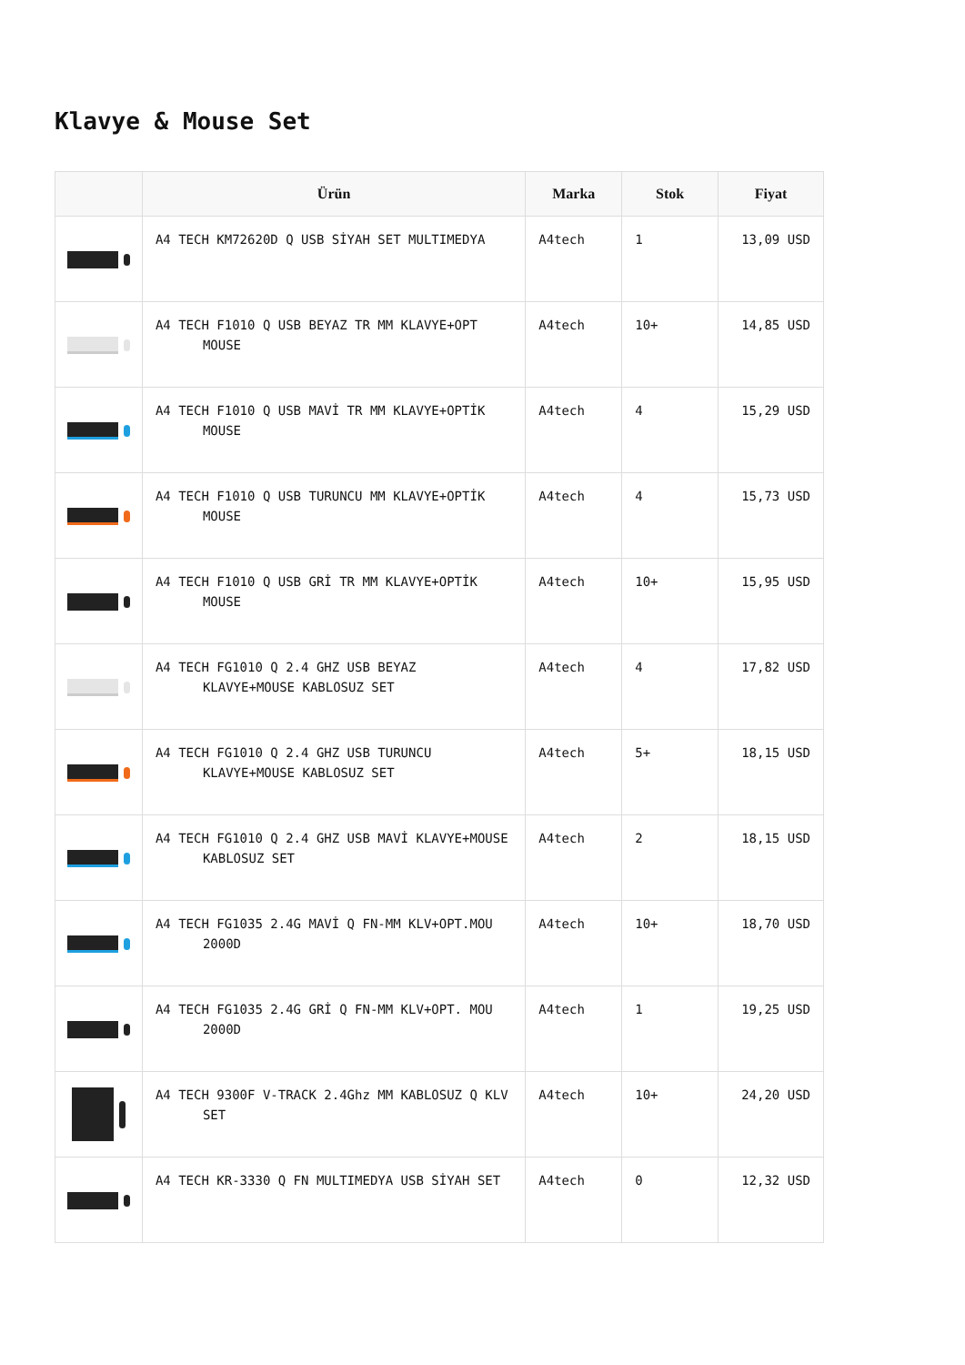Klavye & Mouse Set
| | Ürün | Marka | Stok | Fiyat |
| --- | --- | --- | --- | --- |
| | A4 TECH KM72620D Q USB SİYAH SET MULTIMEDYA | A4tech | 1 | 13,09 USD |
| | A4 TECH F1010 Q USB BEYAZ TR MM KLAVYE+OPT MOUSE | A4tech | 10+ | 14,85 USD |
| | A4 TECH F1010 Q USB MAVİ TR MM KLAVYE+OPTİK MOUSE | A4tech | 4 | 15,29 USD |
| | A4 TECH F1010 Q USB TURUNCU MM KLAVYE+OPTİK MOUSE | A4tech | 4 | 15,73 USD |
| | A4 TECH F1010 Q USB GRİ TR MM KLAVYE+OPTİK MOUSE | A4tech | 10+ | 15,95 USD |
| | A4 TECH FG1010 Q 2.4 GHZ USB BEYAZ KLAVYE+MOUSE KABLOSUZ SET | A4tech | 4 | 17,82 USD |
| | A4 TECH FG1010 Q 2.4 GHZ USB TURUNCU KLAVYE+MOUSE KABLOSUZ SET | A4tech | 5+ | 18,15 USD |
| | A4 TECH FG1010 Q 2.4 GHZ USB MAVİ KLAVYE+MOUSE KABLOSUZ SET | A4tech | 2 | 18,15 USD |
| | A4 TECH FG1035 2.4G MAVİ Q FN-MM KLV+OPT.MOU 2000D | A4tech | 10+ | 18,70 USD |
| | A4 TECH FG1035 2.4G GRİ Q FN-MM KLV+OPT. MOU 2000D | A4tech | 1 | 19,25 USD |
| | A4 TECH 9300F V-TRACK 2.4Ghz MM KABLOSUZ Q KLV SET | A4tech | 10+ | 24,20 USD |
| | A4 TECH KR-3330 Q FN MULTIMEDYA USB SİYAH SET | A4tech | 0 | 12,32 USD |